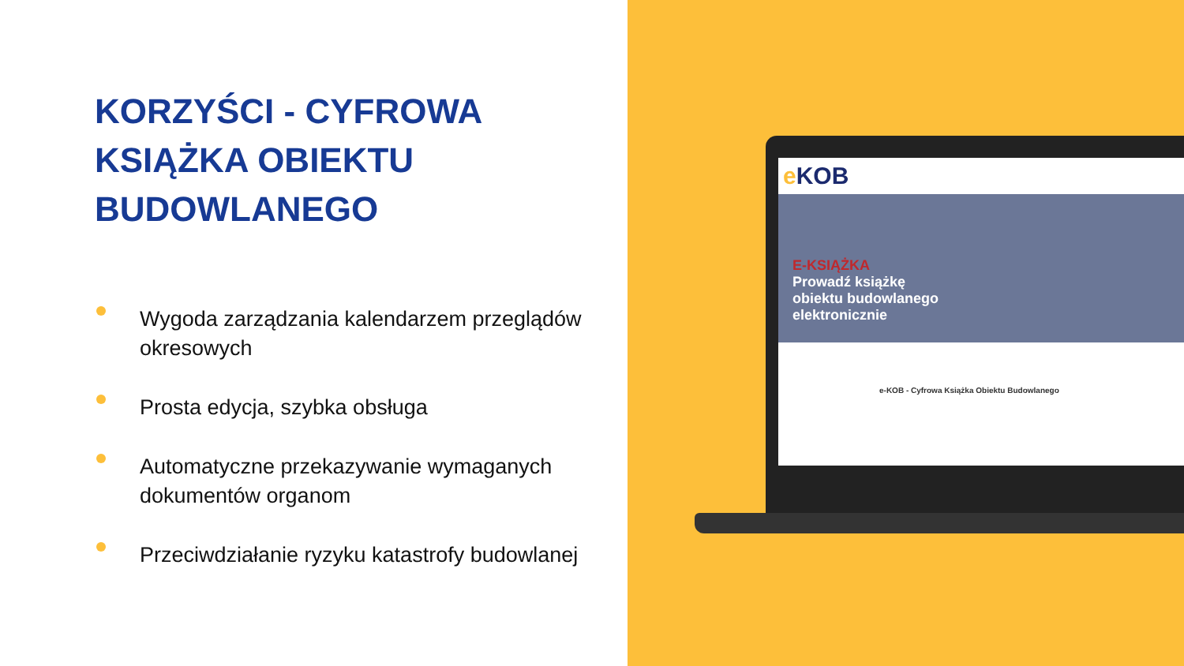KORZYŚCI - CYFROWA KSIĄŻKA OBIEKTU BUDOWLANEGO
Wygoda zarządzania kalendarzem przeglądów okresowych
Prosta edycja, szybka obsługa
Automatyczne przekazywanie wymaganych dokumentów organom
Przeciwdziałanie ryzyku katastrofy budowlanej
e KOB
E-KSIĄŻKA
Prowadź książkę
obiektu budowlanego
elektronicznie
e-KOB - Cyfrowa Książka Obiektu Budowlanego